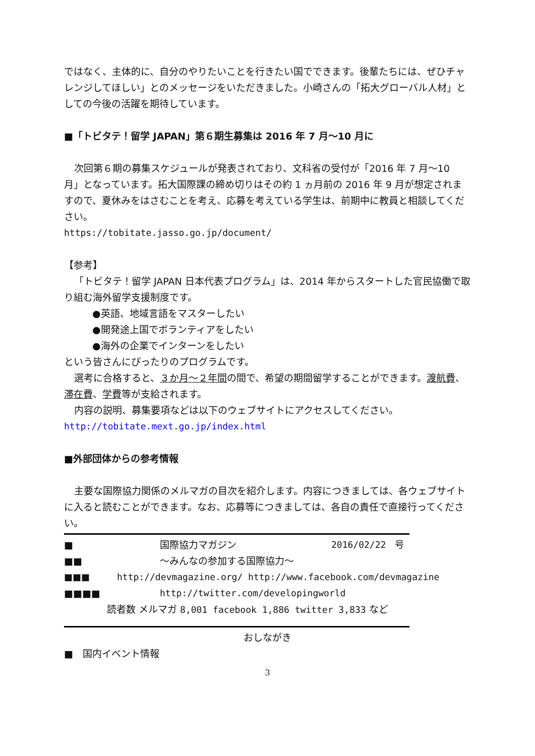ではなく、主体的に、自分のやりたいことを行きたい国でできます。後輩たちには、ぜひチャレンジしてほしい」とのメッセージをいただきました。小崎さんの「拓大グローバル人材」としての今後の活躍を期待しています。
■「トビタテ！留学 JAPAN」第６期生募集は 2016 年 7 月～10 月に
次回第６期の募集スケジュールが発表されており、文科省の受付が「2016 年 7 月～10 月」となっています。拓大国際課の締め切りはその約 1 ヵ月前の 2016 年 9 月が想定されますので、夏休みをはさむことを考え、応募を考えている学生は、前期中に教員と相談してください。
https://tobitate.jasso.go.jp/document/
【参考】
「トビタテ！留学 JAPAN 日本代表プログラム」は、2014 年からスタートした官民協働で取り組む海外留学支援制度です。
●英語、地域言語をマスターしたい
●開発途上国でボランティアをしたい
●海外の企業でインターンをしたい
という皆さんにぴったりのプログラムです。
選考に合格すると、３か月～２年間の間で、希望の期間留学することができます。渡航費、滞在費、学費等が支給されます。
内容の説明、募集要項などは以下のウェブサイトにアクセスしてください。
http://tobitate.mext.go.jp/index.html
■外部団体からの参考情報
主要な国際協力関係のメルマガの目次を紹介します。内容につきましては、各ウェブサイトに入ると読むことができます。なお、応募等につきましては、各自の責任で直接行ってください。
■ 国際協力マガジン 2016/02/22　号
■■ ～みんなの参加する国際協力～
■■■ http://devmagazine.org/ http://www.facebook.com/devmagazine
■■■■ http://twitter.com/developingworld
読者数 メルマガ 8,001 facebook 1,886 twitter 3,833 など
おしながき
■　国内イベント情報
3